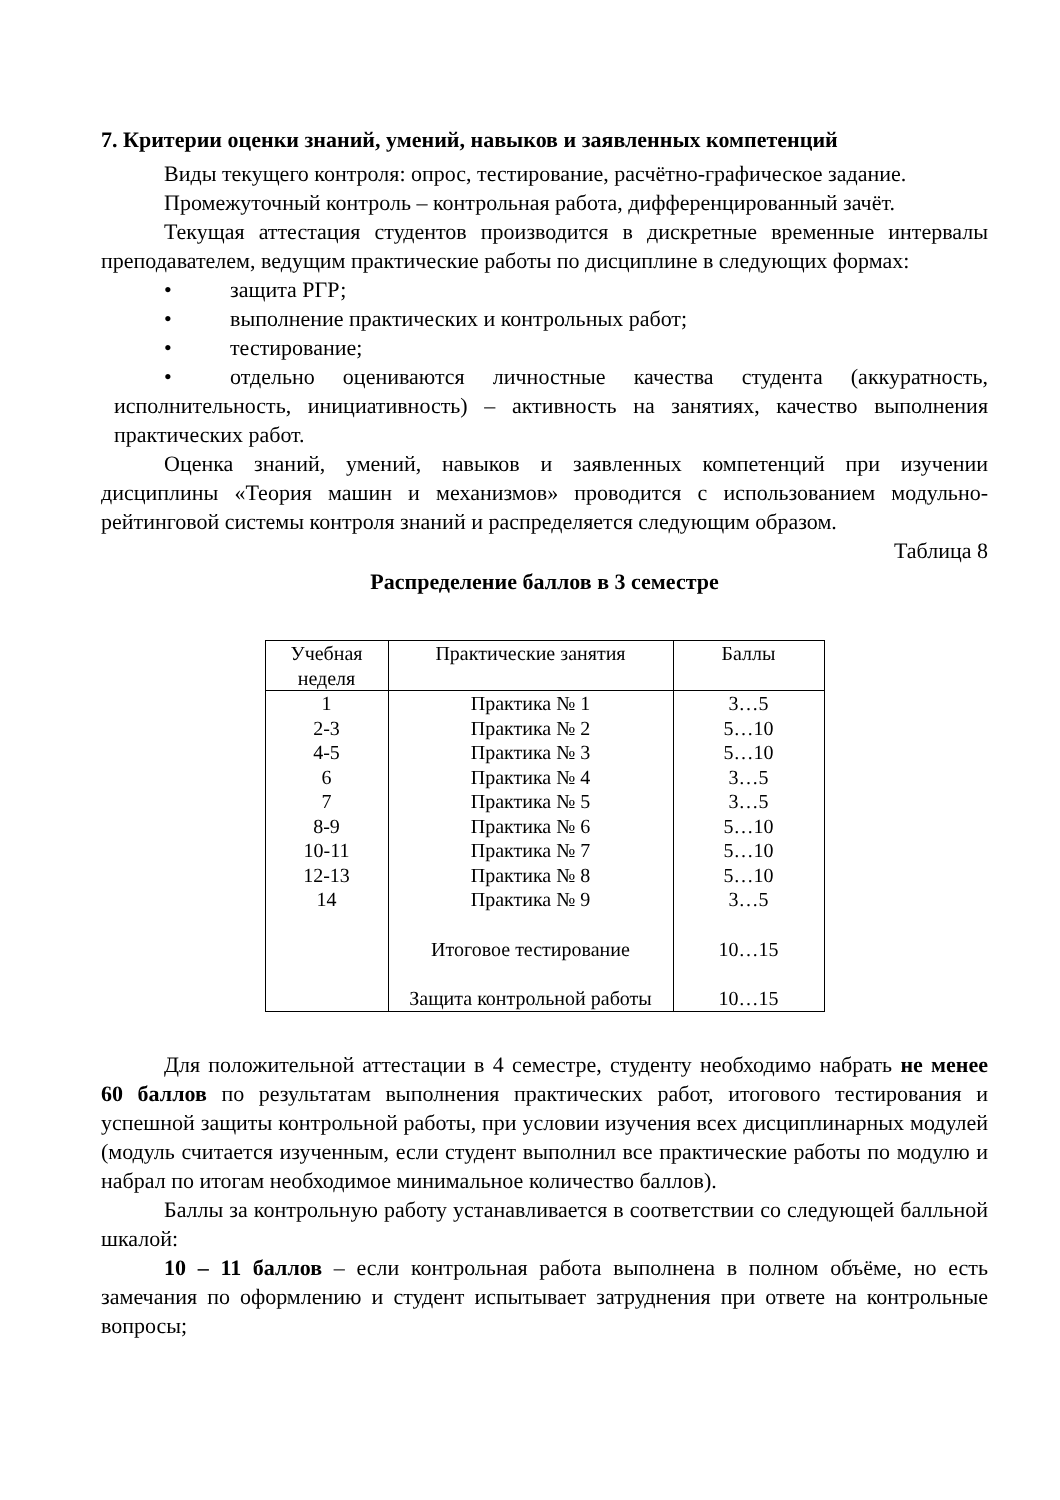7. Критерии оценки знаний, умений, навыков и заявленных компетенций
Виды текущего контроля: опрос, тестирование, расчётно-графическое задание.
Промежуточный контроль – контрольная работа, дифференцированный зачёт.
Текущая аттестация студентов производится в дискретные временные интервалы преподавателем, ведущим практические работы по дисциплине в следующих формах:
• защита РГР;
• выполнение практических и контрольных работ;
• тестирование;
• отдельно оцениваются личностные качества студента (аккуратность, исполнительность, инициативность) – активность на занятиях, качество выполнения практических работ.
Оценка знаний, умений, навыков и заявленных компетенций при изучении дисциплины «Теория машин и механизмов» проводится с использованием модульно-рейтинговой системы контроля знаний и распределяется следующим образом.
Таблица 8
Распределение баллов в 3 семестре
| Учебная неделя | Практические занятия | Баллы |
| --- | --- | --- |
| 1 | Практика № 1 | 3…5 |
| 2-3 | Практика № 2 | 5…10 |
| 4-5 | Практика № 3 | 5…10 |
| 6 | Практика № 4 | 3…5 |
| 7 | Практика № 5 | 3…5 |
| 8-9 | Практика № 6 | 5…10 |
| 10-11 | Практика № 7 | 5…10 |
| 12-13 | Практика № 8 | 5…10 |
| 14 | Практика № 9 | 3…5 |
| | Итоговое тестирование | 10…15 |
| | Защита контрольной работы | 10…15 |
Для положительной аттестации в 4 семестре, студенту необходимо набрать не менее 60 баллов по результатам выполнения практических работ, итогового тестирования и успешной защиты контрольной работы, при условии изучения всех дисциплинарных модулей (модуль считается изученным, если студент выполнил все практические работы по модулю и набрал по итогам необходимое минимальное количество баллов).
Баллы за контрольную работу устанавливается в соответствии со следующей балльной шкалой:
10 – 11 баллов – если контрольная работа выполнена в полном объёме, но есть замечания по оформлению и студент испытывает затруднения при ответе на контрольные вопросы;